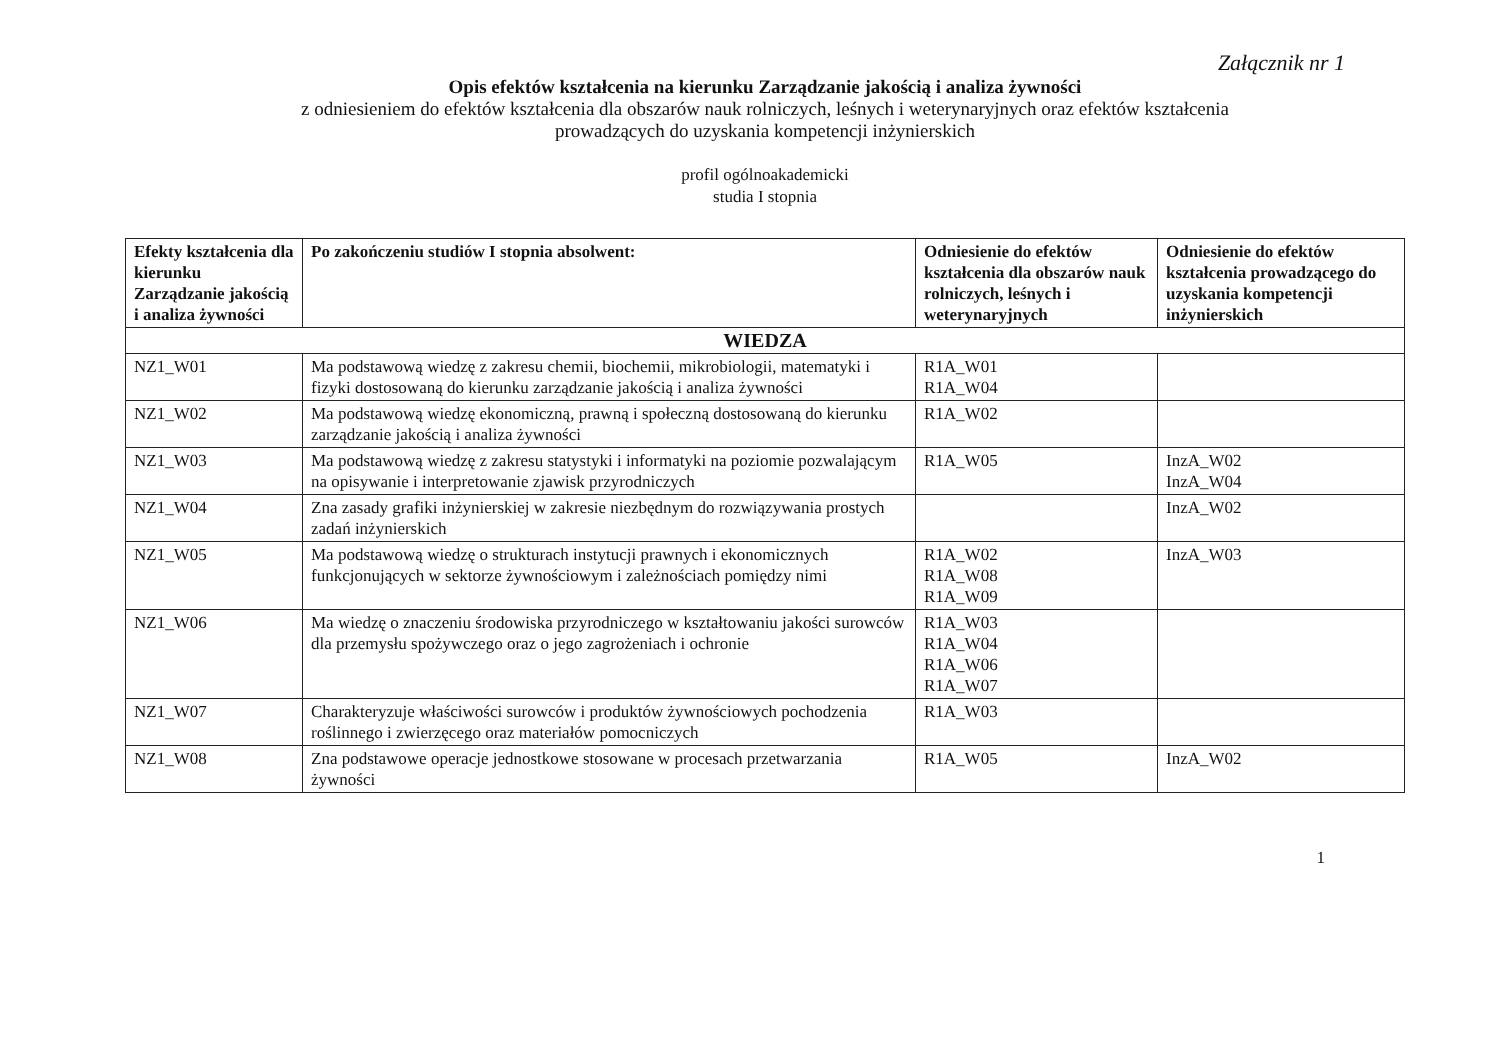Załącznik nr 1
Opis efektów kształcenia na kierunku Zarządzanie jakością i analiza żywności
z odniesieniem do efektów kształcenia dla obszarów nauk rolniczych, leśnych i weterynaryjnych oraz efektów kształcenia
prowadzących do uzyskania kompetencji inżynierskich
profil ogólnoakademicki
studia I stopnia
| Efekty kształcenia dla kierunku Zarządzanie jakością i analiza żywności | Po zakończeniu studiów I stopnia absolwent: | Odniesienie do efektów kształcenia dla obszarów nauk rolniczych, leśnych i weterynaryjnych | Odniesienie do efektów kształcenia prowadzącego do uzyskania kompetencji inżynierskich |
| --- | --- | --- | --- |
| WIEDZA | | | |
| NZ1_W01 | Ma podstawową wiedzę z zakresu chemii, biochemii, mikrobiologii, matematyki i fizyki dostosowaną do kierunku zarządzanie jakością i analiza żywności | R1A_W01 R1A_W04 | |
| NZ1_W02 | Ma podstawową wiedzę ekonomiczną, prawną i społeczną dostosowaną do kierunku zarządzanie jakością i analiza żywności | R1A_W02 | |
| NZ1_W03 | Ma podstawową wiedzę z zakresu statystyki i informatyki na poziomie pozwalającym na opisywanie i interpretowanie zjawisk przyrodniczych | R1A_W05 | InzA_W02 InzA_W04 |
| NZ1_W04 | Zna zasady grafiki inżynierskiej w zakresie niezbędnym do rozwiązywania prostych zadań inżynierskich | | InzA_W02 |
| NZ1_W05 | Ma podstawową wiedzę o strukturach instytucji prawnych i ekonomicznych funkcjonujących w sektorze żywnościowym i zależnościach pomiędzy nimi | R1A_W02 R1A_W08 R1A_W09 | InzA_W03 |
| NZ1_W06 | Ma wiedzę o znaczeniu środowiska przyrodniczego w kształtowaniu jakości surowców dla przemysłu spożywczego oraz o jego zagrożeniach i ochronie | R1A_W03 R1A_W04 R1A_W06 R1A_W07 | |
| NZ1_W07 | Charakteryzuje właściwości surowców i produktów żywnościowych pochodzenia roślinnego i zwierzęcego oraz materiałów pomocniczych | R1A_W03 | |
| NZ1_W08 | Zna podstawowe operacje jednostkowe stosowane w procesach przetwarzania żywności | R1A_W05 | InzA_W02 |
1